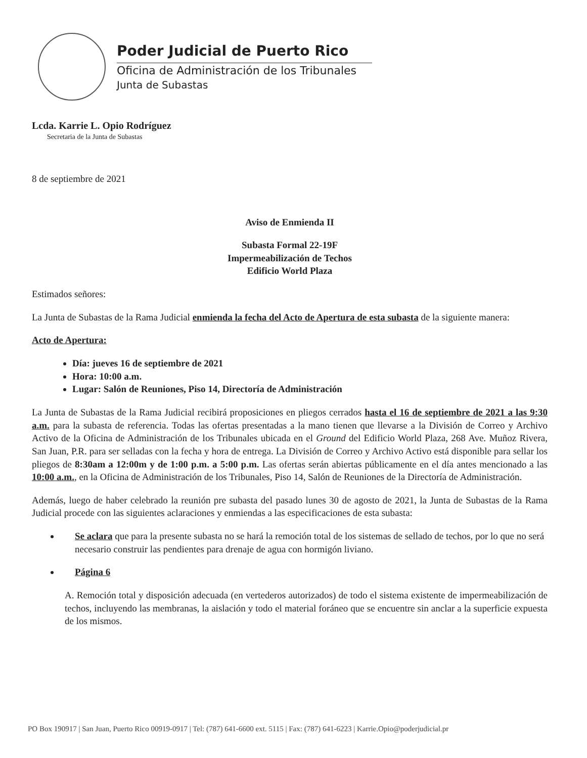Poder Judicial de Puerto Rico
Oficina de Administración de los Tribunales
Junta de Subastas
Lcda. Karrie L. Opio Rodríguez
Secretaria de la Junta de Subastas
8 de septiembre de 2021
Aviso de Enmienda II
Subasta Formal 22-19F
Impermeabilización de Techos
Edificio World Plaza
Estimados señores:
La Junta de Subastas de la Rama Judicial enmienda la fecha del Acto de Apertura de esta subasta de la siguiente manera:
Acto de Apertura:
Día: jueves 16 de septiembre de 2021
Hora: 10:00 a.m.
Lugar: Salón de Reuniones, Piso 14, Directoría de Administración
La Junta de Subastas de la Rama Judicial recibirá proposiciones en pliegos cerrados hasta el 16 de septiembre de 2021 a las 9:30 a.m. para la subasta de referencia. Todas las ofertas presentadas a la mano tienen que llevarse a la División de Correo y Archivo Activo de la Oficina de Administración de los Tribunales ubicada en el Ground del Edificio World Plaza, 268 Ave. Muñoz Rivera, San Juan, P.R. para ser selladas con la fecha y hora de entrega. La División de Correo y Archivo Activo está disponible para sellar los pliegos de 8:30am a 12:00m y de 1:00 p.m. a 5:00 p.m. Las ofertas serán abiertas públicamente en el día antes mencionado a las 10:00 a.m., en la Oficina de Administración de los Tribunales, Piso 14, Salón de Reuniones de la Directoría de Administración.
Además, luego de haber celebrado la reunión pre subasta del pasado lunes 30 de agosto de 2021, la Junta de Subastas de la Rama Judicial procede con las siguientes aclaraciones y enmiendas a las especificaciones de esta subasta:
Se aclara que para la presente subasta no se hará la remoción total de los sistemas de sellado de techos, por lo que no será necesario construir las pendientes para drenaje de agua con hormigón liviano.
Página 6
A. Remoción total y disposición adecuada (en vertederos autorizados) de todo el sistema existente de impermeabilización de techos, incluyendo las membranas, la aislación y todo el material foráneo que se encuentre sin anclar a la superficie expuesta de los mismos.
PO Box 190917 | San Juan, Puerto Rico 00919-0917 | Tel: (787) 641-6600 ext. 5115 | Fax: (787) 641-6223 | Karrie.Opio@poderjudicial.pr